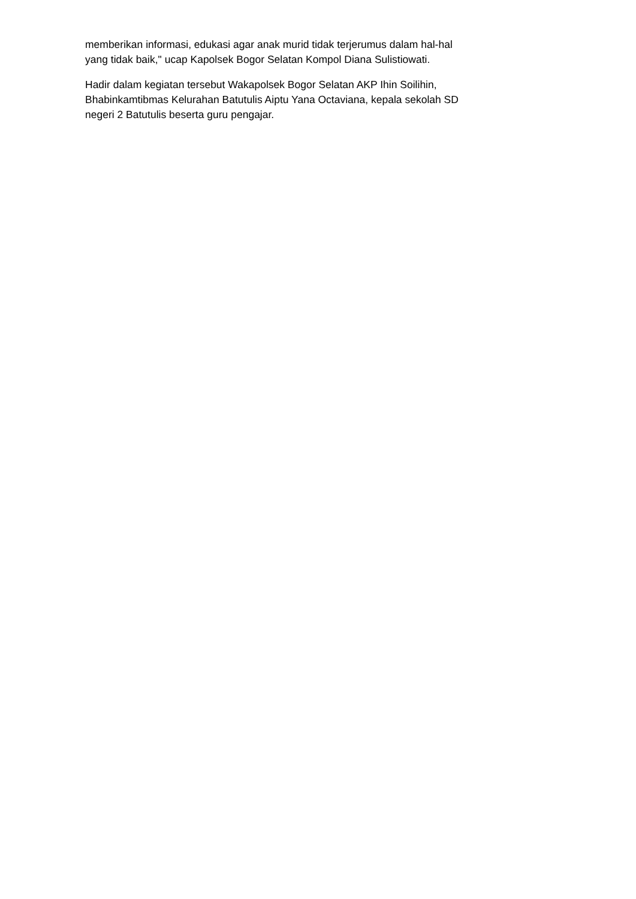memberikan informasi, edukasi agar anak murid tidak terjerumus dalam hal-hal
yang tidak baik," ucap Kapolsek Bogor Selatan Kompol Diana Sulistiowati.
Hadir dalam kegiatan tersebut Wakapolsek Bogor Selatan AKP Ihin Soilihin,
Bhabinkamtibmas Kelurahan Batutulis Aiptu Yana Octaviana, kepala sekolah SD
negeri 2 Batutulis beserta guru pengajar.